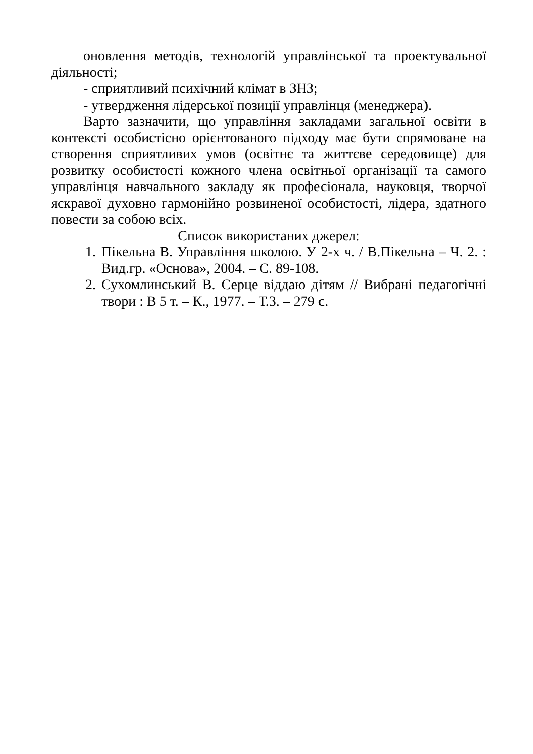оновлення методів, технологій управлінської та проектувальної діяльності;
- сприятливий психічний клімат в ЗНЗ;
- утвердження лідерської позиції управлінця (менеджера).
Варто зазначити, що управління закладами загальної освіти в контексті особистісно орієнтованого підходу має бути спрямоване на створення сприятливих умов (освітнє та життєве середовище) для розвитку особистості кожного члена освітньої організації та самого управлінця навчального закладу як професіонала, науковця, творчої яскравої духовно гармонійно розвиненої особистості, лідера, здатного повести за собою всіх.
Список використаних джерел:
1. Пікельна В. Управління школою. У 2-х ч. / В.Пікельна – Ч. 2. : Вид.гр. «Основа», 2004. – С. 89-108.
2. Сухомлинський В. Серце віддаю дітям // Вибрані педагогічні твори : В 5 т. – К., 1977. – Т.3. – 279 с.